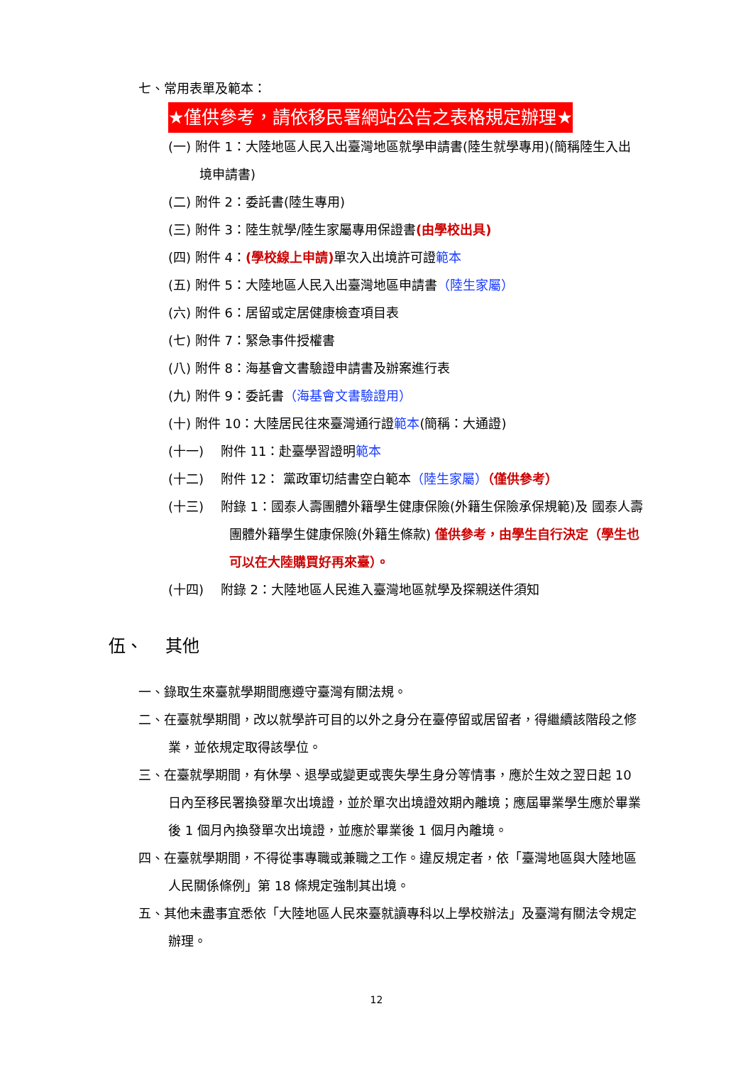七、常用表單及範本：
★僅供參考，請依移民署網站公告之表格規定辦理★
(一) 附件 1：大陸地區人民入出臺灣地區就學申請書(陸生就學專用)(簡稱陸生入出境申請書)
(二) 附件 2：委託書(陸生專用)
(三) 附件 3：陸生就學/陸生家屬專用保證書(由學校出具)
(四) 附件 4：(學校線上申請) 單次入出境許可證範本
(五) 附件 5：大陸地區人民入出臺灣地區申請書（陸生家屬）
(六) 附件 6：居留或定居健康檢查項目表
(七) 附件 7：緊急事件授權書
(八) 附件 8：海基會文書驗證申請書及辦案進行表
(九) 附件 9：委託書（海基會文書驗證用）
(十) 附件 10：大陸居民往來臺灣通行證範本(簡稱：大通證)
(十一)　 附件 11：赴臺學習證明範本
(十二)　 附件 12： 黨政軍切結書空白範本（陸生家屬）（僅供參考）
(十三)　 附錄 1：國泰人壽團體外籍學生健康保險(外籍生保險承保規範)及 國泰人壽團體外籍學生健康保險(外籍生條款) 僅供參考，由學生自行決定（學生也可以在大陸購買好再來臺）。
(十四)　 附錄 2：大陸地區人民進入臺灣地區就學及探親送件須知
伍、　 其他
一、錄取生來臺就學期間應遵守臺灣有關法規。
二、在臺就學期間，改以就學許可目的以外之身分在臺停留或居留者，得繼續該階段之修業，並依規定取得該學位。
三、在臺就學期間，有休學、退學或變更或喪失學生身分等情事，應於生效之翌日起 10 日內至移民署換發單次出境證，並於單次出境證效期內離境；應屆畢業學生應於畢業後 1 個月內換發單次出境證，並應於畢業後 1 個月內離境。
四、在臺就學期間，不得從事專職或兼職之工作。違反規定者，依「臺灣地區與大陸地區人民關係條例」第 18 條規定強制其出境。
五、其他未盡事宜悉依「大陸地區人民來臺就讀專科以上學校辦法」及臺灣有關法令規定辦理。
12